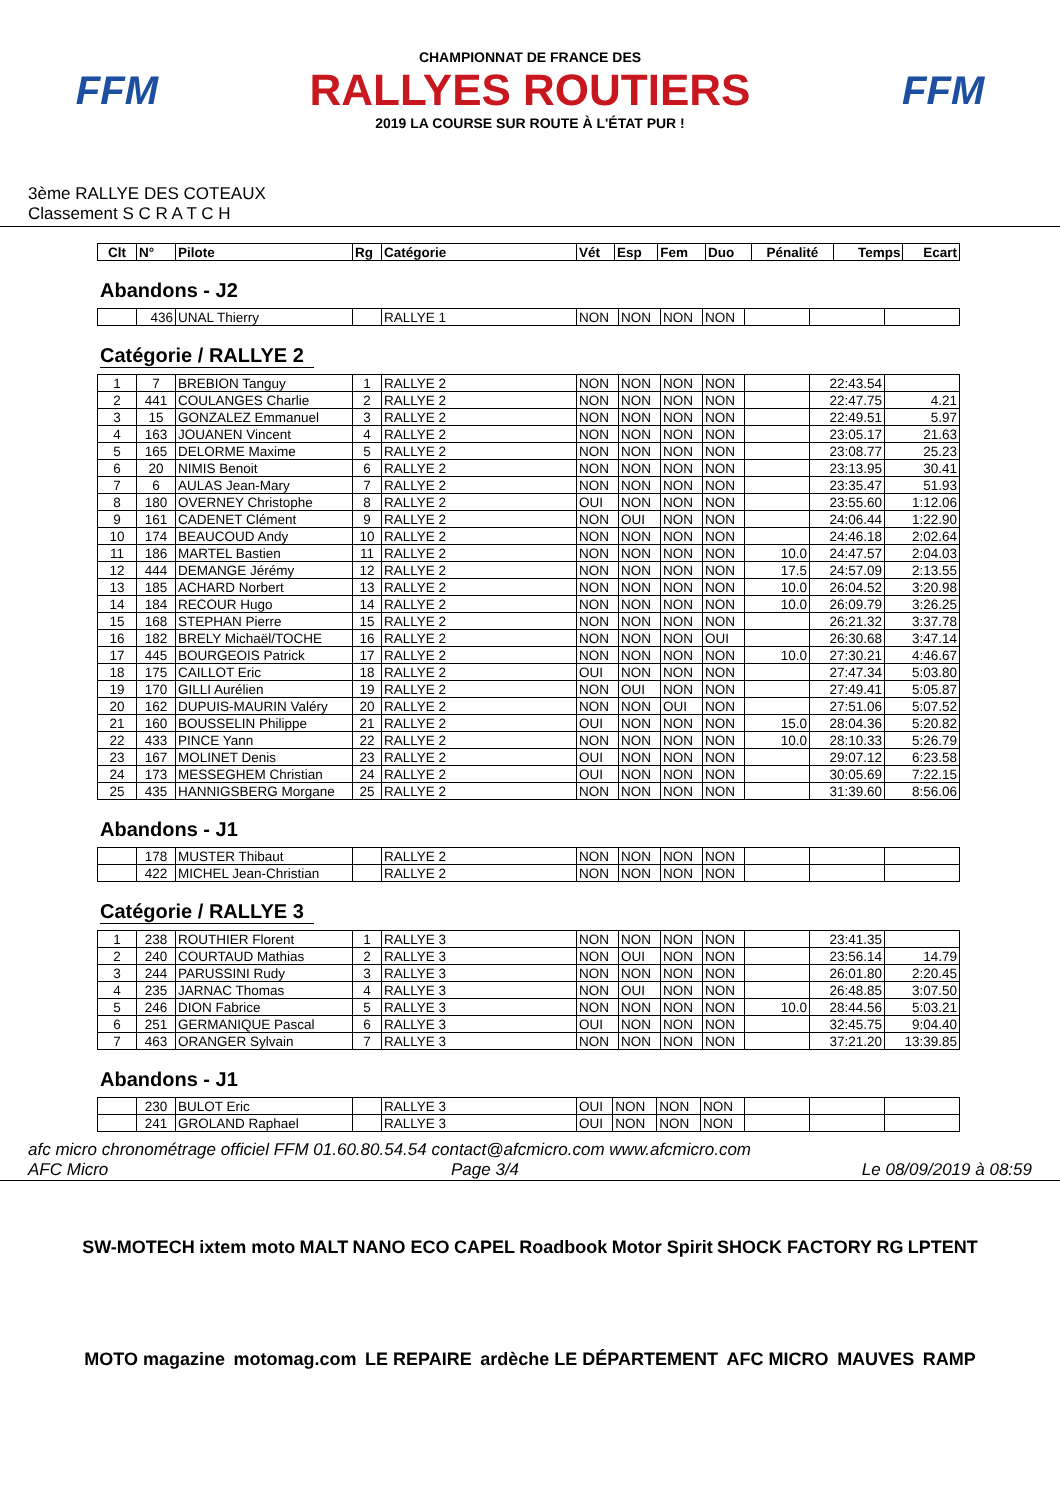FFM
CHAMPIONNAT DE FRANCE DES
RALLYES ROUTIERS
2019 LA COURSE SUR ROUTE À L'ÉTAT PUR !
FFM
3ème RALLYE DES COTEAUX
Classement S C R A T C H
| Clt | N° | Pilote | Rg | Catégorie | Vét | Esp | Fem | Duo | Pénalité | Temps | Ecart |
| --- | --- | --- | --- | --- | --- | --- | --- | --- | --- | --- | --- |
Abandons - J2
| | 436 | UNAL Thierry | | RALLYE 1 | NON | NON | NON | NON | | | |
Catégorie / RALLYE 2
| 1 | 7 | BREBION Tanguy | 1 | RALLYE 2 | NON | NON | NON | NON | | 22:43.54 | |
| 2 | 441 | COULANGES Charlie | 2 | RALLYE 2 | NON | NON | NON | NON | | 22:47.75 | 4.21 |
| 3 | 15 | GONZALEZ Emmanuel | 3 | RALLYE 2 | NON | NON | NON | NON | | 22:49.51 | 5.97 |
| 4 | 163 | JOUANEN Vincent | 4 | RALLYE 2 | NON | NON | NON | NON | | 23:05.17 | 21.63 |
| 5 | 165 | DELORME Maxime | 5 | RALLYE 2 | NON | NON | NON | NON | | 23:08.77 | 25.23 |
| 6 | 20 | NIMIS Benoit | 6 | RALLYE 2 | NON | NON | NON | NON | | 23:13.95 | 30.41 |
| 7 | 6 | AULAS Jean-Mary | 7 | RALLYE 2 | NON | NON | NON | NON | | 23:35.47 | 51.93 |
| 8 | 180 | OVERNEY Christophe | 8 | RALLYE 2 | OUI | NON | NON | NON | | 23:55.60 | 1:12.06 |
| 9 | 161 | CADENET Clément | 9 | RALLYE 2 | NON | OUI | NON | NON | | 24:06.44 | 1:22.90 |
| 10 | 174 | BEAUCOUD Andy | 10 | RALLYE 2 | NON | NON | NON | NON | | 24:46.18 | 2:02.64 |
| 11 | 186 | MARTEL Bastien | 11 | RALLYE 2 | NON | NON | NON | NON | 10.0 | 24:47.57 | 2:04.03 |
| 12 | 444 | DEMANGE Jérémy | 12 | RALLYE 2 | NON | NON | NON | NON | 17.5 | 24:57.09 | 2:13.55 |
| 13 | 185 | ACHARD Norbert | 13 | RALLYE 2 | NON | NON | NON | NON | 10.0 | 26:04.52 | 3:20.98 |
| 14 | 184 | RECOUR Hugo | 14 | RALLYE 2 | NON | NON | NON | NON | 10.0 | 26:09.79 | 3:26.25 |
| 15 | 168 | STEPHAN Pierre | 15 | RALLYE 2 | NON | NON | NON | NON | | 26:21.32 | 3:37.78 |
| 16 | 182 | BRELY Michaël/TOCHE | 16 | RALLYE 2 | NON | NON | NON | OUI | | 26:30.68 | 3:47.14 |
| 17 | 445 | BOURGEOIS Patrick | 17 | RALLYE 2 | NON | NON | NON | NON | 10.0 | 27:30.21 | 4:46.67 |
| 18 | 175 | CAILLOT Eric | 18 | RALLYE 2 | OUI | NON | NON | NON | | 27:47.34 | 5:03.80 |
| 19 | 170 | GILLI Aurélien | 19 | RALLYE 2 | NON | OUI | NON | NON | | 27:49.41 | 5:05.87 |
| 20 | 162 | DUPUIS-MAURIN Valéry | 20 | RALLYE 2 | NON | NON | OUI | NON | | 27:51.06 | 5:07.52 |
| 21 | 160 | BOUSSELIN Philippe | 21 | RALLYE 2 | OUI | NON | NON | NON | 15.0 | 28:04.36 | 5:20.82 |
| 22 | 433 | PINCE Yann | 22 | RALLYE 2 | NON | NON | NON | NON | 10.0 | 28:10.33 | 5:26.79 |
| 23 | 167 | MOLINET Denis | 23 | RALLYE 2 | OUI | NON | NON | NON | | 29:07.12 | 6:23.58 |
| 24 | 173 | MESSEGHEM Christian | 24 | RALLYE 2 | OUI | NON | NON | NON | | 30:05.69 | 7:22.15 |
| 25 | 435 | HANNIGSBERG Morgane | 25 | RALLYE 2 | NON | NON | NON | NON | | 31:39.60 | 8:56.06 |
Abandons - J1
| | 178 | MUSTER Thibaut | | RALLYE 2 | NON | NON | NON | NON | | | |
| | 422 | MICHEL Jean-Christian | | RALLYE 2 | NON | NON | NON | NON | | | |
Catégorie / RALLYE 3
| 1 | 238 | ROUTHIER Florent | 1 | RALLYE 3 | NON | NON | NON | NON | | 23:41.35 | |
| 2 | 240 | COURTAUD Mathias | 2 | RALLYE 3 | NON | OUI | NON | NON | | 23:56.14 | 14.79 |
| 3 | 244 | PARUSSINI Rudy | 3 | RALLYE 3 | NON | NON | NON | NON | | 26:01.80 | 2:20.45 |
| 4 | 235 | JARNAC Thomas | 4 | RALLYE 3 | NON | OUI | NON | NON | | 26:48.85 | 3:07.50 |
| 5 | 246 | DION Fabrice | 5 | RALLYE 3 | NON | NON | NON | NON | 10.0 | 28:44.56 | 5:03.21 |
| 6 | 251 | GERMANIQUE Pascal | 6 | RALLYE 3 | OUI | NON | NON | NON | | 32:45.75 | 9:04.40 |
| 7 | 463 | ORANGER Sylvain | 7 | RALLYE 3 | NON | NON | NON | NON | | 37:21.20 | 13:39.85 |
Abandons - J1
| | 230 | BULOT Eric | | RALLYE 3 | OUI | NON | NON | NON | | | |
| | 241 | GROLAND Raphael | | RALLYE 3 | OUI | NON | NON | NON | | | |
afc micro chronométrage officiel FFM 01.60.80.54.54 contact@afcmicro.com www.afcmicro.com
AFC Micro Page 3/4 Le 08/09/2019 à 08:59
SW-MOTECH ixtem moto MALT NANO ECO CAPEL Roadbook Motor Spirit SHOCK FACTORY RG LPTENT MOTO magazine motomag.com LE REPAIRE ardèche LE DÉPARTEMENT AFC MICRO MAUVES RAMP